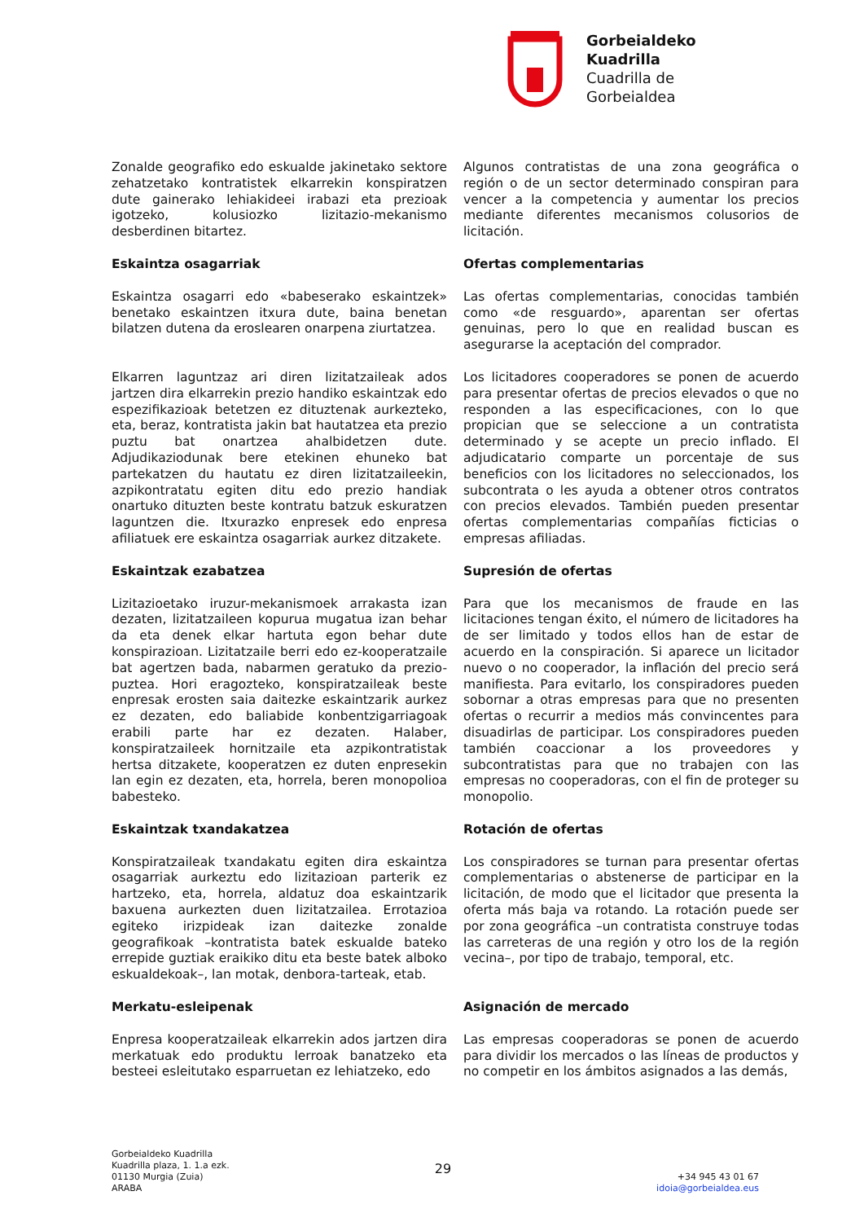Gorbeialdeko
Kuadrilla
Cuadrilla de
Gorbeialdea
Zonalde geografiko edo eskualde jakinetako sektore zehatzetako kontratistek elkarrekin konspiratzen dute gainerako lehiakideei irabazi eta prezioak igotzeko, kolusiozko lizitazio-mekanismo desberdinen bitartez.
Algunos contratistas de una zona geográfica o región o de un sector determinado conspiran para vencer a la competencia y aumentar los precios mediante diferentes mecanismos colusorios de licitación.
Eskaintza osagarriak Ofertas complementarias
Eskaintza osagarri edo «babeserako eskaintzek» benetako eskaintzen itxura dute, baina benetan bilatzen dutena da eroslearen onarpena ziurtatzea.
Las ofertas complementarias, conocidas también como «de resguardo», aparentan ser ofertas genuinas, pero lo que en realidad buscan es asegurarse la aceptación del comprador.
Elkarren laguntzaz ari diren lizitatzaileak ados jartzen dira elkarrekin prezio handiko eskaintzak edo espezifikazioak betetzen ez dituztenak aurkezteko, eta, beraz, kontratista jakin bat hautatzea eta prezio puztu bat onartzea ahalbidetzen dute. Adjudikaziodunak bere etekinen ehuneko bat partekatzen du hautatu ez diren lizitatzaileekin, azpikontratatu egiten ditu edo prezio handiak onartuko dituzten beste kontratu batzuk eskuratzen laguntzen die. Itxurazko enpresek edo enpresa afiliatuek ere eskaintza osagarriak aurkez ditzakete.
Los licitadores cooperadores se ponen de acuerdo para presentar ofertas de precios elevados o que no responden a las especificaciones, con lo que propician que se seleccione a un contratista determinado y se acepte un precio inflado. El adjudicatario comparte un porcentaje de sus beneficios con los licitadores no seleccionados, los subcontrata o les ayuda a obtener otros contratos con precios elevados. También pueden presentar ofertas complementarias compañías ficticias o empresas afiliadas.
Eskaintzak ezabatzea Supresión de ofertas
Lizitazioetako iruzur-mekanismoek arrakasta izan dezaten, lizitatzaileen kopurua mugatua izan behar da eta denek elkar hartuta egon behar dute konspirazioan. Lizitatzaile berri edo ez-kooperatzaile bat agertzen bada, nabarmen geratuko da prezio-puztea. Hori eragozteko, konspiratzaileak beste enpresak erosten saia daitezke eskaintzarik aurkez ez dezaten, edo baliabide konbentzigarriagoak erabili parte har ez dezaten. Halaber, konspiratzaileek hornitzaile eta azpikontratistak hertsa ditzakete, kooperatzen ez duten enpresekin lan egin ez dezaten, eta, horrela, beren monopolioa babesteko.
Para que los mecanismos de fraude en las licitaciones tengan éxito, el número de licitadores ha de ser limitado y todos ellos han de estar de acuerdo en la conspiración. Si aparece un licitador nuevo o no cooperador, la inflación del precio será manifiesta. Para evitarlo, los conspiradores pueden sobornar a otras empresas para que no presenten ofertas o recurrir a medios más convincentes para disuadirlas de participar. Los conspiradores pueden también coaccionar a los proveedores y subcontratistas para que no trabajen con las empresas no cooperadoras, con el fin de proteger su monopolio.
Eskaintzak txandakatzea Rotación de ofertas
Konspiratzaileak txandakatu egiten dira eskaintza osagarriak aurkeztu edo lizitazioan parterik ez hartzeko, eta, horrela, aldatuz doa eskaintzarik baxuena aurkezten duen lizitatzailea. Errotazioa egiteko irizpideak izan daitezke zonalde geografikoak –kontratista batek eskualde bateko errepide guztiak eraikiko ditu eta beste batek alboko eskualdekoak–, lan motak, denbora-tarteak, etab.
Los conspiradores se turnan para presentar ofertas complementarias o abstenerse de participar en la licitación, de modo que el licitador que presenta la oferta más baja va rotando. La rotación puede ser por zona geográfica –un contratista construye todas las carreteras de una región y otro los de la región vecina–, por tipo de trabajo, temporal, etc.
Merkatu-esleipenak Asignación de mercado
Enpresa kooperatzaileak elkarrekin ados jartzen dira merkatuak edo produktu lerroak banatzeko eta besteei esleitutako esparruetan ez lehiatzeko, edo
Las empresas cooperadoras se ponen de acuerdo para dividir los mercados o las líneas de productos y no competir en los ámbitos asignados a las demás,
Gorbeialdeko Kuadrilla
Kuadrilla plaza, 1. 1.a ezk.
01130 Murgia (Zuia)
ARABA
29
+34 945 43 01 67
idoia@gorbeialdea.eus